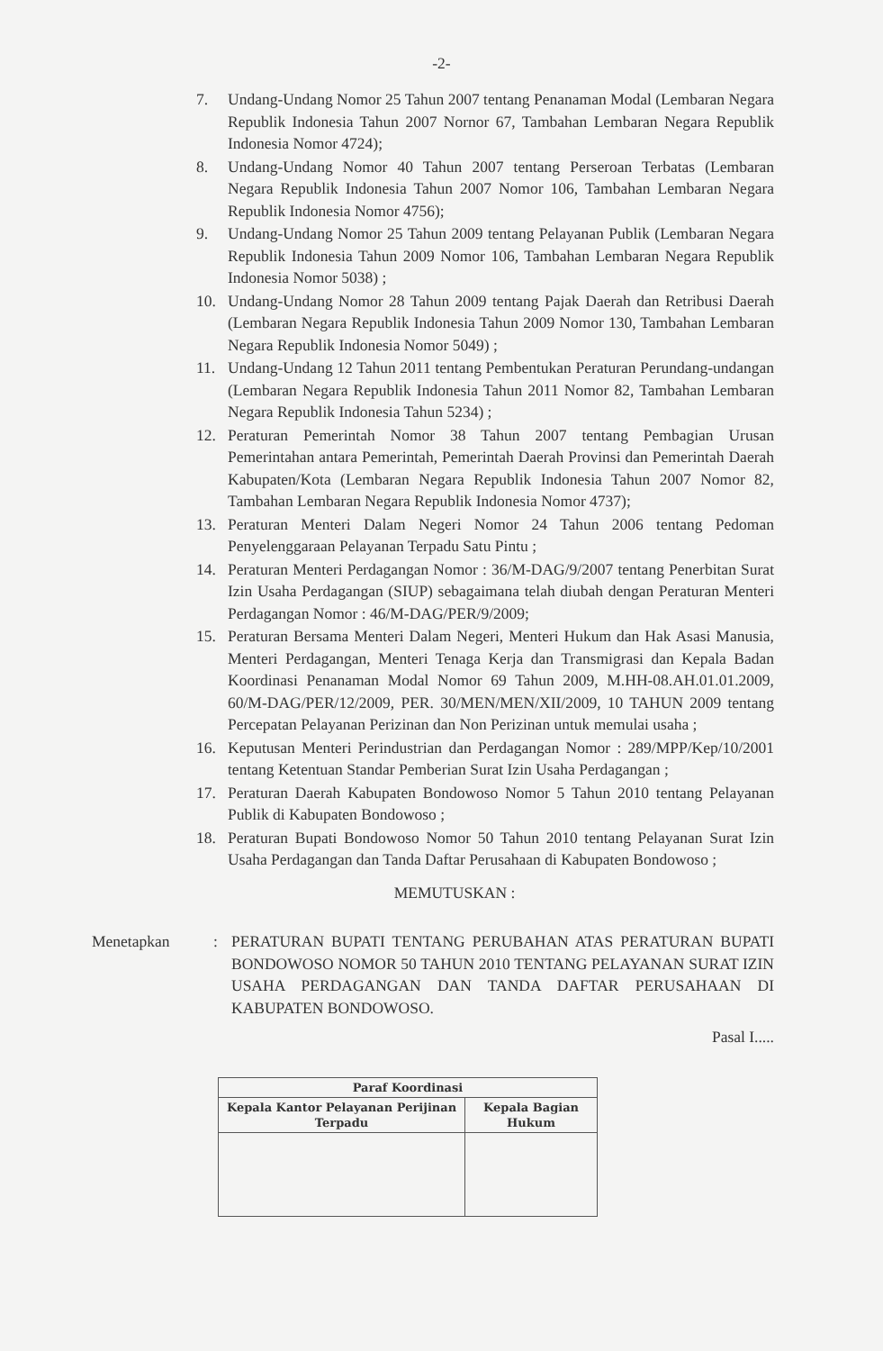-2-
7. Undang-Undang Nomor 25 Tahun 2007 tentang Penanaman Modal (Lembaran Negara Republik Indonesia Tahun 2007 Nornor 67, Tambahan Lembaran Negara Republik Indonesia Nomor 4724);
8. Undang-Undang Nomor 40 Tahun 2007 tentang Perseroan Terbatas (Lembaran Negara Republik Indonesia Tahun 2007 Nomor 106, Tambahan Lembaran Negara Republik Indonesia Nomor 4756);
9. Undang-Undang Nomor 25 Tahun 2009 tentang Pelayanan Publik (Lembaran Negara Republik Indonesia Tahun 2009 Nomor 106, Tambahan Lembaran Negara Republik Indonesia Nomor 5038) ;
10. Undang-Undang Nomor 28 Tahun 2009 tentang Pajak Daerah dan Retribusi Daerah (Lembaran Negara Republik Indonesia Tahun 2009 Nomor 130, Tambahan Lembaran Negara Republik Indonesia Nomor 5049) ;
11. Undang-Undang 12 Tahun 2011 tentang Pembentukan Peraturan Perundang-undangan (Lembaran Negara Republik Indonesia Tahun 2011 Nomor 82, Tambahan Lembaran Negara Republik Indonesia Tahun 5234) ;
12. Peraturan Pemerintah Nomor 38 Tahun 2007 tentang Pembagian Urusan Pemerintahan antara Pemerintah, Pemerintah Daerah Provinsi dan Pemerintah Daerah Kabupaten/Kota (Lembaran Negara Republik Indonesia Tahun 2007 Nomor 82, Tambahan Lembaran Negara Republik Indonesia Nomor 4737);
13. Peraturan Menteri Dalam Negeri Nomor 24 Tahun 2006 tentang Pedoman Penyelenggaraan Pelayanan Terpadu Satu Pintu ;
14. Peraturan Menteri Perdagangan Nomor : 36/M-DAG/9/2007 tentang Penerbitan Surat Izin Usaha Perdagangan (SIUP) sebagaimana telah diubah dengan Peraturan Menteri Perdagangan Nomor : 46/M-DAG/PER/9/2009;
15. Peraturan Bersama Menteri Dalam Negeri, Menteri Hukum dan Hak Asasi Manusia, Menteri Perdagangan, Menteri Tenaga Kerja dan Transmigrasi dan Kepala Badan Koordinasi Penanaman Modal Nomor 69 Tahun 2009, M.HH-08.AH.01.01.2009, 60/M-DAG/PER/12/2009, PER. 30/MEN/MEN/XII/2009, 10 TAHUN 2009 tentang Percepatan Pelayanan Perizinan dan Non Perizinan untuk memulai usaha ;
16. Keputusan Menteri Perindustrian dan Perdagangan Nomor : 289/MPP/Kep/10/2001 tentang Ketentuan Standar Pemberian Surat Izin Usaha Perdagangan ;
17. Peraturan Daerah Kabupaten Bondowoso Nomor 5 Tahun 2010 tentang Pelayanan Publik di Kabupaten Bondowoso ;
18. Peraturan Bupati Bondowoso Nomor 50 Tahun 2010 tentang Pelayanan Surat Izin Usaha Perdagangan dan Tanda Daftar Perusahaan di Kabupaten Bondowoso ;
MEMUTUSKAN :
Menetapkan: PERATURAN BUPATI TENTANG PERUBAHAN ATAS PERATURAN BUPATI BONDOWOSO NOMOR 50 TAHUN 2010 TENTANG PELAYANAN SURAT IZIN USAHA PERDAGANGAN DAN TANDA DAFTAR PERUSAHAAN DI KABUPATEN BONDOWOSO.
Pasal I.....
| Paraf Koordinasi | |
| --- | --- |
| Kepala Kantor Pelayanan Perijinan Terpadu | Kepala Bagian Hukum |